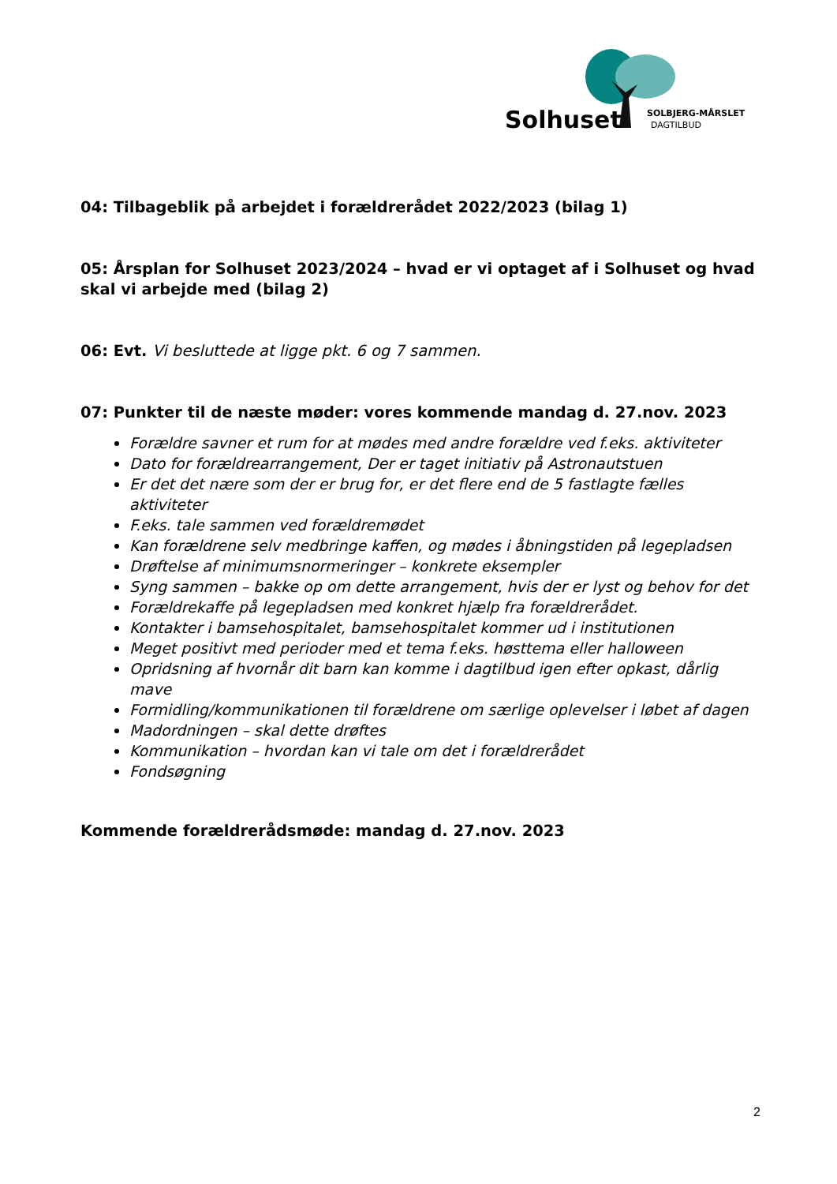Solhuset
SOLBJERG-MÅRSLET
DAGTILBUD
04: Tilbageblik på arbejdet i forældrerådet 2022/2023 (bilag 1)
05: Årsplan for Solhuset 2023/2024 – hvad er vi optaget af i Solhuset og hvad skal vi arbejde med (bilag 2)
06: Evt. Vi besluttede at ligge pkt. 6 og 7 sammen.
07: Punkter til de næste møder: vores kommende mandag d. 27.nov. 2023
Forældre savner et rum for at mødes med andre forældre ved f.eks. aktiviteter
Dato for forældrearrangement, Der er taget initiativ på Astronautstuen
Er det det nære som der er brug for, er det flere end de 5 fastlagte fælles aktiviteter
F.eks. tale sammen ved forældremødet
Kan forældrene selv medbringe kaffen, og mødes i åbningstiden på legepladsen
Drøftelse af minimumsnormeringer – konkrete eksempler
Syng sammen – bakke op om dette arrangement, hvis der er lyst og behov for det
Forældrekaffe på legepladsen med konkret hjælp fra forældrerådet.
Kontakter i bamsehospitalet, bamsehospitalet kommer ud i institutionen
Meget positivt med perioder med et tema f.eks. høsttema eller halloween
Opridsning af hvornår dit barn kan komme i dagtilbud igen efter opkast, dårlig mave
Formidling/kommunikationen til forældrene om særlige oplevelser i løbet af dagen
Madordningen – skal dette drøftes
Kommunikation – hvordan kan vi tale om det i forældrerådet
Fondsøgning
Kommende forældrerådsmøde: mandag d. 27.nov. 2023
2